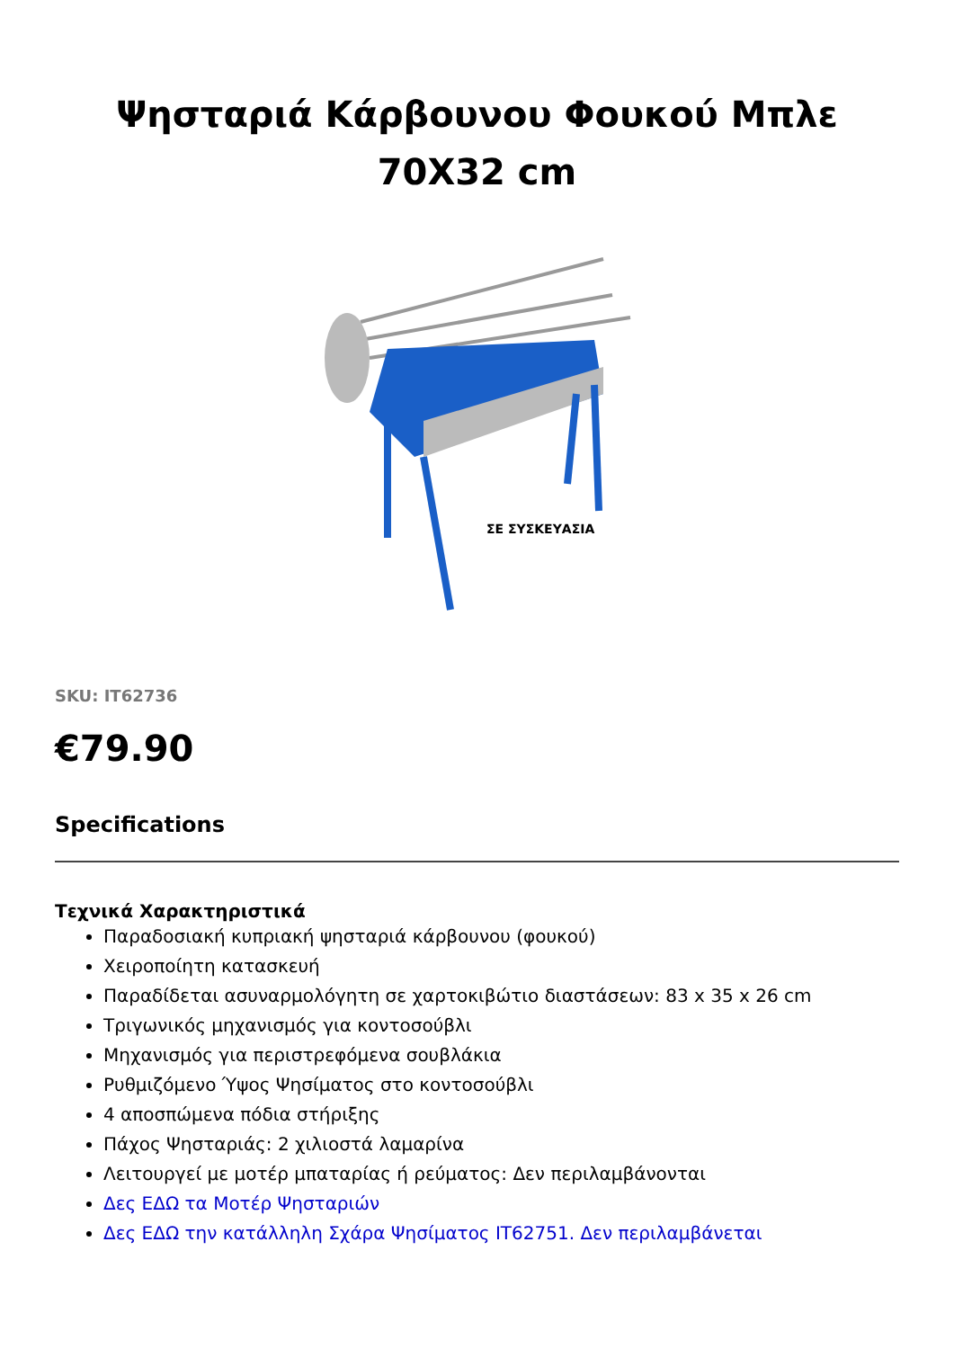Ψησταριά Κάρβουνου Φουκού Μπλε 70X32 cm
ΣΕ ΣΥΣΚΕΥΑΣΙΑ
SKU: IT62736
€79.90
Specifications
Τεχνικά Χαρακτηριστικά
Παραδοσιακή κυπριακή ψησταριά κάρβουνου (φουκού)
Χειροποίητη κατασκευή
Παραδίδεται ασυναρμολόγητη σε χαρτοκιβώτιο διαστάσεων: 83 x 35 x 26 cm
Τριγωνικός μηχανισμός για κοντοσούβλι
Μηχανισμός για περιστρεφόμενα σουβλάκια
Ρυθμιζόμενο Ύψος Ψησίματος στο κοντοσούβλι
4 αποσπώμενα πόδια στήριξης
Πάχος Ψησταριάς: 2 χιλιοστά λαμαρίνα
Λειτουργεί με μοτέρ μπαταρίας ή ρεύματος: Δεν περιλαμβάνονται
Δες ΕΔΩ τα Μοτέρ Ψησταριών
Δες ΕΔΩ την κατάλληλη Σχάρα Ψησίματος IT62751. Δεν περιλαμβάνεται